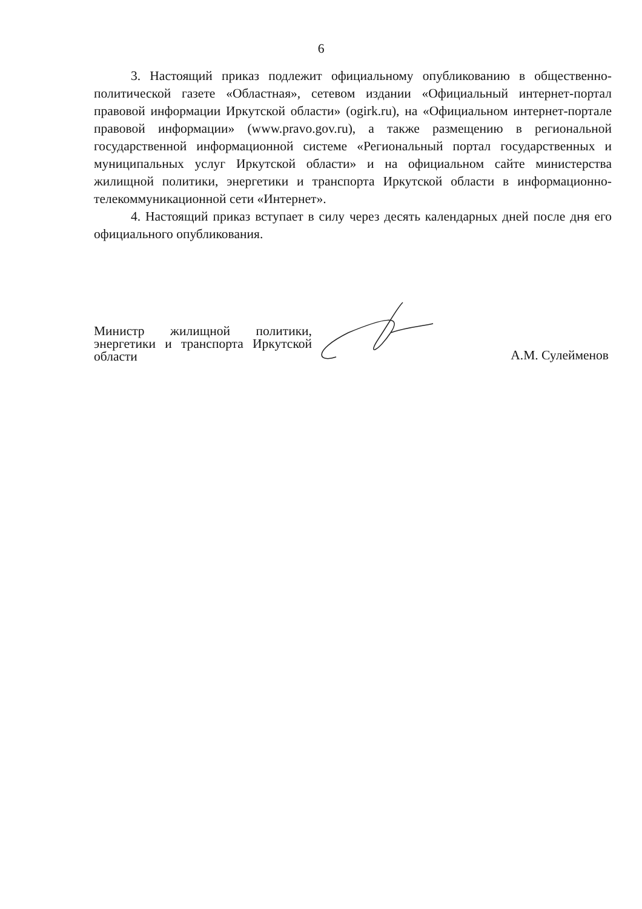6
3. Настоящий приказ подлежит официальному опубликованию в общественно-политической газете «Областная», сетевом издании «Официальный интернет-портал правовой информации Иркутской области» (ogirk.ru), на «Официальном интернет-портале правовой информации» (www.pravo.gov.ru), а также размещению в региональной государственной информационной системе «Региональный портал государственных и муниципальных услуг Иркутской области» и на официальном сайте министерства жилищной политики, энергетики и транспорта Иркутской области в информационно-телекоммуникационной сети «Интернет».
4. Настоящий приказ вступает в силу через десять календарных дней после дня его официального опубликования.
Министр жилищной политики, энергетики и транспорта Иркутской области
А.М. Сулейменов